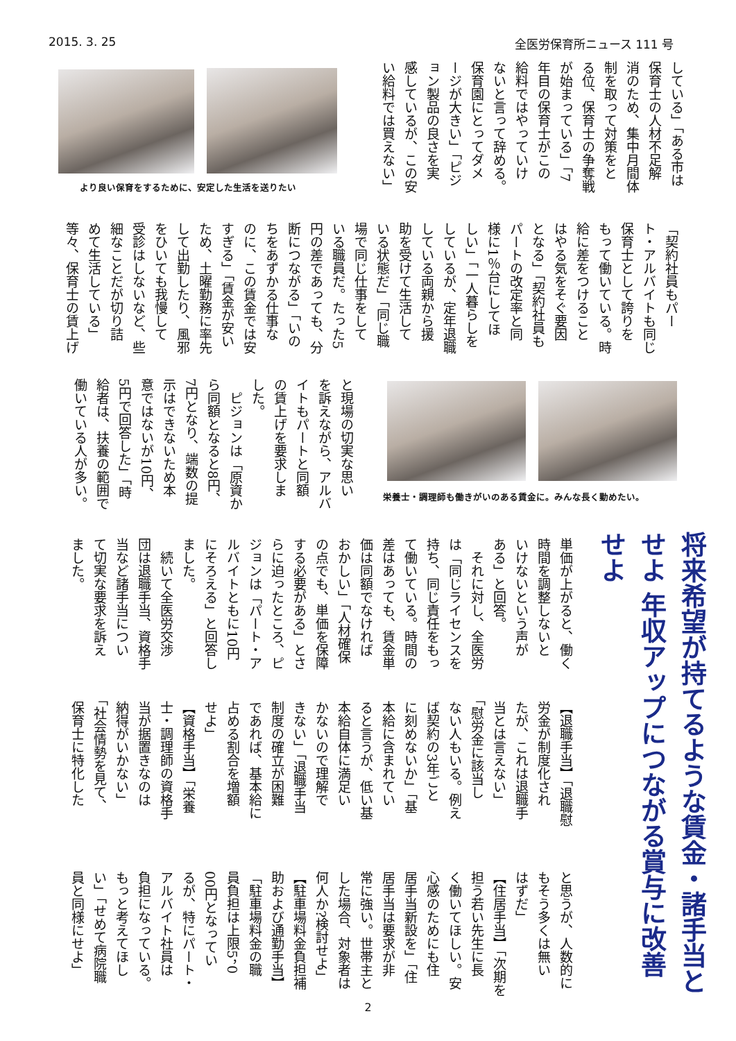2015. 3. 25 全医労保育所ニュース 111 号
している」「ある市は 保育士の人材不足解 消のため、集中月間体 制を取って対策をと る位、保育士の争奪戦 が始まっている」「7 年目の保育士がこの 給料ではやっていけ ないと言って辞める。 保育園にとってダメ ージが大きい」「ピジ ョン製品の良さを実 感しているが、この安 い給料では買えない」
より良い保育をするために、安定した生活を送りたい
「契約社員もパー ト・アルバイトも同じ 保育士として誇りを もって働いている。時 給に差をつけること はやる気をそぐ要因 となる」「契約社員も パートの改定率と同 様に1％台にしてほ しい」「一人暮らしを しているが、定年退職 している両親から援 助を受けて生活して いる状態だ」「同じ職 場で同じ仕事をして いる職員だ。たった5 円の差であっても、分 断につながる」「いの ちをあずかる仕事な のに、この賃金では安 すぎる」「賃金が安い ため、土曜勤務に率先 して出勤したり、風邪 をひいても我慢して 受診はしないなど、些 細なことだが切り詰 めて生活している」 等々、保育士の賃上げ
と現場の切実な思い を訴えながら、アルバ イトもパートと同額 の賃上げを要求しま した。 　ピジョンは「原資か ら同額となると8円、 7円となり、端数の提 示はできないため本 意ではないが10円、 5円で回答した」「時 給者は、扶養の範囲で 働いている人が多い。
栄養士・調理師も働きがいのある賃金に。みんな長く勤めたい。
将来希望が持てるような賃金・諸手当とせよ 年収アップにつながる賞与に改善せよ
単価が上がると、働く 時間を調整しないと いけないという声が ある」と回答。 　それに対し、全医労 は「同じライセンスを 持ち、同じ責任をもっ て働いている。時間の 差はあっても、賃金単 価は同額でなければ おかしい」「人材確保 の点でも、単価を保障 する必要がある」とさ らに迫ったところ、ピ ジョンは「パート・ア ルバイトともに10円 にそろえる」と回答し ました。 　続いて全医労交渉 団は退職手当、資格手 当など諸手当につい て切実な要求を訴え ました。
【退職手当】「退職慰 労金が制度化され たが、これは退職手 当とは言えない」 「慰労金に該当し ない人もいる。例え ば契約の3年ごと に刻めないか」「基 本給に含まれてい ると言うが、低い基 本給自体に満足い かないので理解で きない」「退職手当 制度の確立が困難 であれば、基本給に 占める割合を増額 せよ」 【資格手当】「栄養 士・調理師の資格手 当が据置きなのは 納得がいかない」 「社会情勢を見て、 保育士に特化した
と思うが、人数的に もそう多くは無い はずだ」 【住居手当】「次期を 担う若い先生に長 く働いてほしい。安 心感のためにも住 居手当新設を」「住 居手当は要求が非 常に強い。世帯主と した場合、対象者は 何人か?検討せよ」 【駐車場料金負担補 助および通勤手当】 「駐車場料金の職 員負担は上限5，0 00円となってい るが、特にパート・ アルバイト社員は 負担になっている。 もっと考えてほし い」「せめて病院職 員と同様にせよ」
2